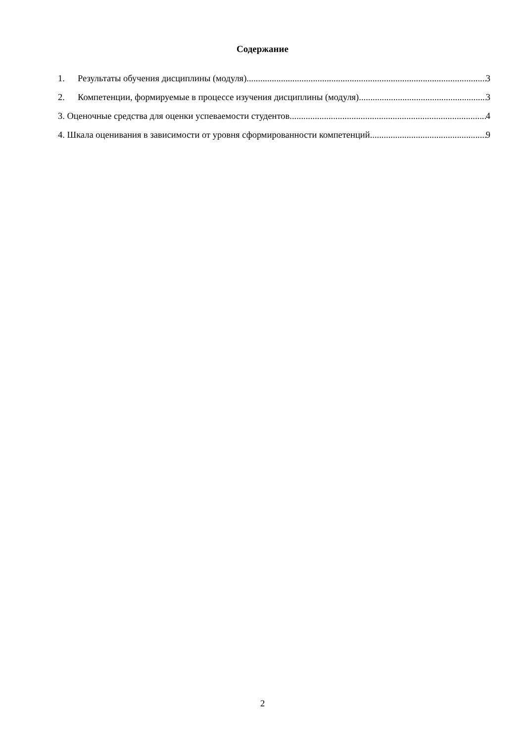Содержание
1. Результаты обучения дисциплины (модуля) 3
2. Компетенции, формируемые в процессе изучения дисциплины (модуля) 3
3. Оценочные средства для оценки успеваемости студентов 4
4. Шкала оценивания в зависимости от уровня сформированности компетенций 9
2